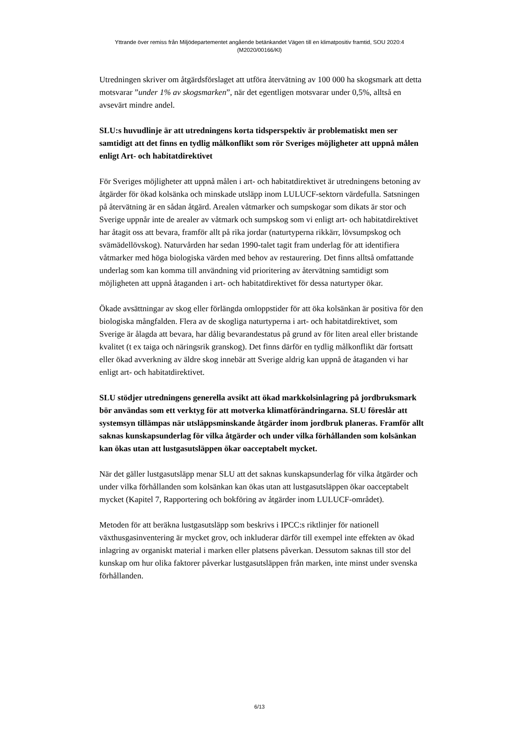Yttrande över remiss från Miljödepartementet angående betänkandet Vägen till en klimatpositiv framtid, SOU 2020:4
(M2020/00166/Kl)
Utredningen skriver om åtgärdsförslaget att utföra återvätning av 100 000 ha skogsmark att detta motsvarar ”under 1% av skogsmarken”, när det egentligen motsvarar under 0,5%, alltså en avsevärt mindre andel.
SLU:s huvudlinje är att utredningens korta tidsperspektiv är problematiskt men ser samtidigt att det finns en tydlig målkonflikt som rör Sveriges möjligheter att uppnå målen enligt Art- och habitatdirektivet
För Sveriges möjligheter att uppnå målen i art- och habitatdirektivet är utredningens betoning av åtgärder för ökad kolsänka och minskade utsläpp inom LULUCF-sektorn värdefulla. Satsningen på återvätning är en sådan åtgärd. Arealen våtmarker och sumpskogar som dikats är stor och Sverige uppnår inte de arealer av våtmark och sumpskog som vi enligt art- och habitatdirektivet har åtagit oss att bevara, framför allt på rika jordar (naturtyperna rikkärr, lövsumpskog och svämädellövskog). Naturvården har sedan 1990-talet tagit fram underlag för att identifiera våtmarker med höga biologiska värden med behov av restaurering. Det finns alltså omfattande underlag som kan komma till användning vid prioritering av återvätning samtidigt som möjligheten att uppnå åtaganden i art- och habitatdirektivet för dessa naturtyper ökar.
Ökade avsättningar av skog eller förlängda omloppstider för att öka kolsänkan är positiva för den biologiska mångfalden. Flera av de skogliga naturtyperna i art- och habitatdirektivet, som Sverige är ålagda att bevara, har dålig bevarandestatus på grund av för liten areal eller bristande kvalitet (t ex taiga och näringsrik granskog). Det finns därför en tydlig målkonflikt där fortsatt eller ökad avverkning av äldre skog innebär att Sverige aldrig kan uppnå de åtaganden vi har enligt art- och habitatdirektivet.
SLU stödjer utredningens generella avsikt att ökad markkolsinlagring på jordbruksmark bör användas som ett verktyg för att motverka klimatförändringarna. SLU föreslår att systemsyn tillämpas när utsläppsminskande åtgärder inom jordbruk planeras. Framför allt saknas kunskapsunderlag för vilka åtgärder och under vilka förhållanden som kolsänkan kan ökas utan att lustgasutsläppen ökar oacceptabelt mycket.
När det gäller lustgasutsläpp menar SLU att det saknas kunskapsunderlag för vilka åtgärder och under vilka förhållanden som kolsänkan kan ökas utan att lustgasutsläppen ökar oacceptabelt mycket (Kapitel 7, Rapportering och bokföring av åtgärder inom LULUCF-området).
Metoden för att beräkna lustgasutsläpp som beskrivs i IPCC:s riktlinjer för nationell växthusgasinventering är mycket grov, och inkluderar därför till exempel inte effekten av ökad inlagring av organiskt material i marken eller platsens påverkan. Dessutom saknas till stor del kunskap om hur olika faktorer påverkar lustgasutsläppen från marken, inte minst under svenska förhållanden.
6/13